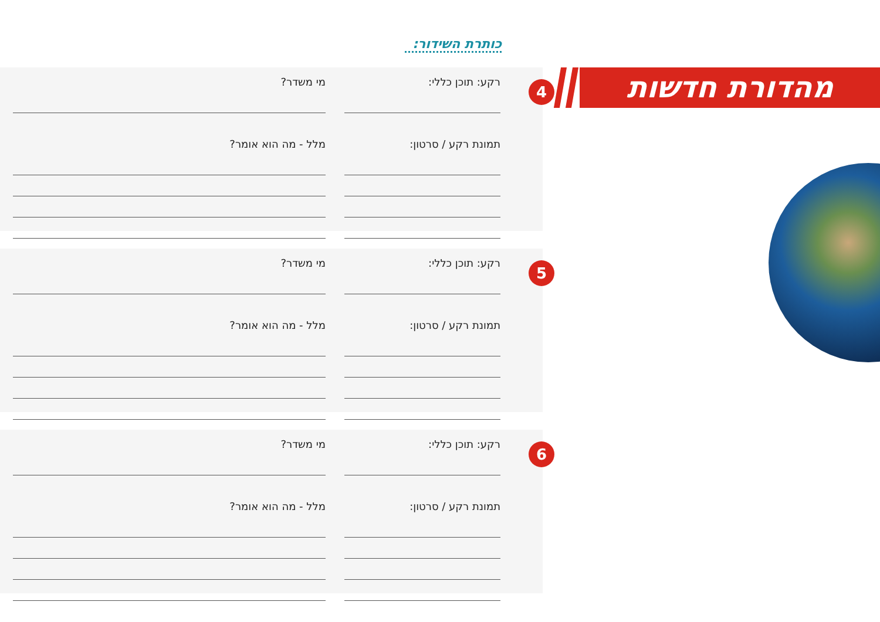כותרת השידור:
מהדורת חדשות
4
רקע: תוכן כללי:
תמונת רקע / סרטון:
מי משדר?
מלל - מה הוא אומר?
5
רקע: תוכן כללי:
תמונת רקע / סרטון:
מי משדר?
מלל - מה הוא אומר?
6
רקע: תוכן כללי:
תמונת רקע / סרטון:
מי משדר?
מלל - מה הוא אומר?